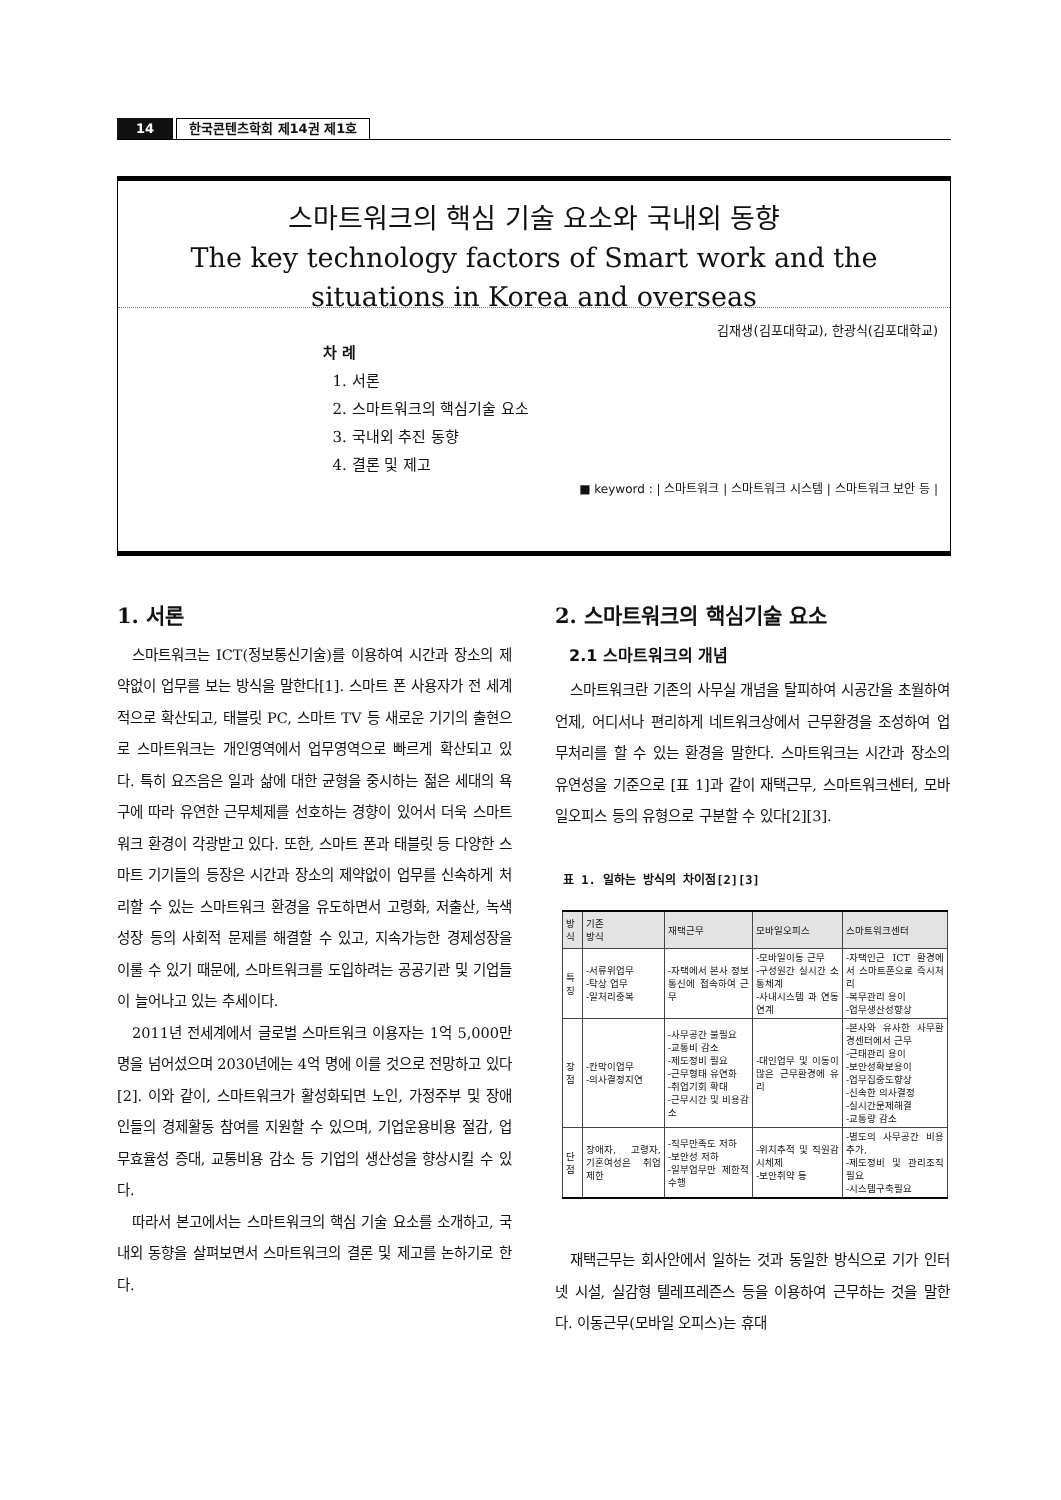14
한국콘텐츠학회 제14권 제1호
스마트워크의 핵심 기술 요소와 국내외 동향
The key technology factors of Smart work and the
situations in Korea and overseas
김재생(김포대학교), 한광식(김포대학교)
차 례
1. 서론
2. 스마트워크의 핵심기술 요소
3. 국내외 추진 동향
4. 결론 및 제고
■ keyword : | 스마트워크 | 스마트워크 시스템 | 스마트워크 보안 등 |
1. 서론
스마트워크는 ICT(정보통신기술)를 이용하여 시간과 장소의 제약없이 업무를 보는 방식을 말한다[1]. 스마트 폰 사용자가 전 세계적으로 확산되고, 태블릿 PC, 스마트 TV 등 새로운 기기의 출현으로 스마트워크는 개인영역에서 업무영역으로 빠르게 확산되고 있다. 특히 요즈음은 일과 삶에 대한 균형을 중시하는 젊은 세대의 욕구에 따라 유연한 근무체제를 선호하는 경향이 있어서 더욱 스마트워크 환경이 각광받고 있다. 또한, 스마트 폰과 태블릿 등 다양한 스마트 기기들의 등장은 시간과 장소의 제약없이 업무를 신속하게 처리할 수 있는 스마트워크 환경을 유도하면서 고령화, 저출산, 녹색성장 등의 사회적 문제를 해결할 수 있고, 지속가능한 경제성장을 이룰 수 있기 때문에, 스마트워크를 도입하려는 공공기관 및 기업들이 늘어나고 있는 추세이다.
2011년 전세계에서 글로벌 스마트워크 이용자는 1억 5,000만 명을 넘어섰으며 2030년에는 4억 명에 이를 것으로 전망하고 있다[2]. 이와 같이, 스마트워크가 활성화되면 노인, 가정주부 및 장애인들의 경제활동 참여를 지원할 수 있으며, 기업운용비용 절감, 업무효율성 증대, 교통비용 감소 등 기업의 생산성을 향상시킬 수 있다.
따라서 본고에서는 스마트워크의 핵심 기술 요소를 소개하고, 국내외 동향을 살펴보면서 스마트워크의 결론 및 제고를 논하기로 한다.
2. 스마트워크의 핵심기술 요소
2.1 스마트워크의 개념
스마트워크란 기존의 사무실 개념을 탈피하여 시공간을 초월하여 언제, 어디서나 편리하게 네트워크상에서 근무환경을 조성하여 업무처리를 할 수 있는 환경을 말한다. 스마트워크는 시간과 장소의 유연성을 기준으로 [표 1]과 같이 재택근무, 스마트워크센터, 모바일오피스 등의 유형으로 구분할 수 있다[2][3].
표 1. 일하는 방식의 차이점[2][3]
| 방식 | 기존 방식 | 재택근무 | 모바일오피스 | 스마트워크센터 |
| --- | --- | --- | --- | --- |
| 특징 | -서류위업무 -탁상 업무 -일처리중복 | -자택에서 본사 정보통신에 접속하여 근무 | -모바일이동 근무 -구성원간 실시간 소통체계 -사내시스템 과 연동연계 | -자택인근 ICT 환경에서 스마트폰으로 즉시처리 -복무관리 용이 -업무생산성향상 |
| 장점 | -칸막이업무 -의사결정지연 | -사무공간 불필요 -교통비 감소 -제도정비 필요 -근무형태 유연화 -취업기회 확대 -근무시간 및 비용감소 | -대인업무 및 이동이 많은 근무환경에 유리 | -본사와 유사한 사무환경센터에서 근무 -근태관리 용이 -보안성확보용이 -업무집중도향상 -신속한 의사결정 -실시간문제해결 -교통량 감소 |
| 단점 | 장애자, 고령자, 기혼여성은 취업제한 | -직무만족도 저하 -보안성 저하 -일부업무만 제한적 수행 | -위치추적 및 직원감시체제 -보안취약 등 | -별도의 사무공간 비용 추가, -제도정비 및 관리조직 필요 -시스템구축필요 |
재택근무는 회사안에서 일하는 것과 동일한 방식으로 기가 인터넷 시설, 실감형 텔레프레즌스 등을 이용하여 근무하는 것을 말한다. 이동근무(모바일 오피스)는 휴대